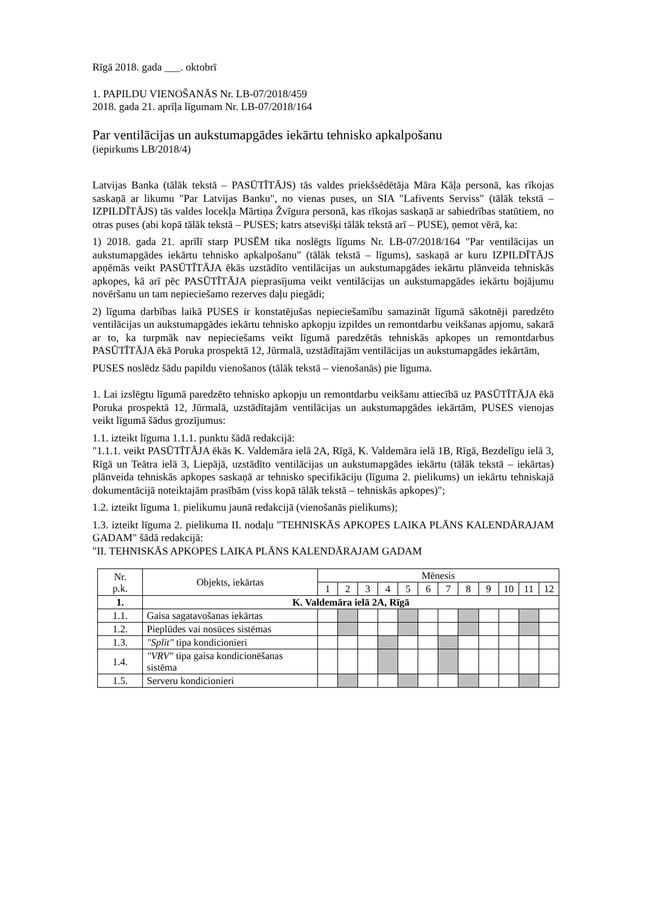Rīgā 2018. gada ___. oktobrī
1. PAPILDU VIENOŠANĀS Nr. LB-07/2018/459
2018. gada 21. aprīļa līgumam Nr. LB-07/2018/164
Par ventilācijas un aukstumapgādes iekārtu tehnisko apkalpošanu
(iepirkums LB/2018/4)
Latvijas Banka (tālāk tekstā – PASŪTĪTĀJS) tās valdes priekšsēdētāja Māra Kāļa personā, kas rīkojas saskaņā ar likumu "Par Latvijas Banku", no vienas puses, un SIA "Lafivents Serviss" (tālāk tekstā – IZPILDĪTĀJS) tās valdes locekļa Mārtiņa Žvīgura personā, kas rīkojas saskaņā ar sabiedrības statūtiem, no otras puses (abi kopā tālāk tekstā – PUSES; katrs atsevišķi tālāk tekstā arī – PUSE), ņemot vērā, ka:
1) 2018. gada 21. aprīlī starp PUSĒM tika noslēgts līgums Nr. LB-07/2018/164 "Par ventilācijas un aukstumapgādes iekārtu tehnisko apkalpošanu" (tālāk tekstā – līgums), saskaņā ar kuru IZPILDĪTĀJS apņēmās veikt PASŪTĪTĀJA ēkās uzstādīto ventilācijas un aukstumapgādes iekārtu plānveida tehniskās apkopes, kā arī pēc PASŪTĪTĀJA pieprasījuma veikt ventilācijas un aukstumapgādes iekārtu bojājumu novēršanu un tam nepieciešamo rezerves daļu piegādi;
2) līguma darbības laikā PUSES ir konstatējušas nepieciešamību samazināt līgumā sākotnēji paredzēto ventilācijas un aukstumapgādes iekārtu tehnisko apkopju izpildes un remontdarbu veikšanas apjomu, sakarā ar to, ka turpmāk nav nepieciešams veikt līgumā paredzētās tehniskās apkopes un remontdarbus PASŪTĪTĀJA ēkā Poruka prospektā 12, Jūrmalā, uzstādītajām ventilācijas un aukstumapgādes iekārtām,
PUSES noslēdz šādu papildu vienošanos (tālāk tekstā – vienošanās) pie līguma.
1. Lai izslēgtu līgumā paredzēto tehnisko apkopju un remontdarbu veikšanu attiecībā uz PASŪTĪTĀJA ēkā Poruka prospektā 12, Jūrmalā, uzstādītajām ventilācijas un aukstumapgādes iekārtām, PUSES vienojas veikt līgumā šādus grozījumus:
1.1. izteikt līguma 1.1.1. punktu šādā redakcijā:
"1.1.1. veikt PASŪTĪTĀJA ēkās K. Valdemāra ielā 2A, Rīgā, K. Valdemāra ielā 1B, Rīgā, Bezdelīgu ielā 3, Rīgā un Teātra ielā 3, Liepājā, uzstādīto ventilācijas un aukstumapgādes iekārtu (tālāk tekstā – iekārtas) plānveida tehniskās apkopes saskaņā ar tehnisko specifikāciju (līguma 2. pielikums) un iekārtu tehniskajā dokumentācijā noteiktajām prasībām (viss kopā tālāk tekstā – tehniskās apkopes)";
1.2. izteikt līguma 1. pielikumu jaunā redakcijā (vienošanās pielikums);
1.3. izteikt līguma 2. pielikuma II. nodaļu "TEHNISKĀS APKOPES LAIKA PLĀNS KALENDĀRAJAM GADAM" šādā redakcijā:
"II. TEHNISKĀS APKOPES LAIKA PLĀNS KALENDĀRAJAM GADAM
| Nr. p.k. | Objekts, iekārtas | Mēnesis | | | | | | | | | | | |
| --- | --- | --- | --- | --- | --- | --- | --- | --- | --- | --- | --- | --- | --- |
| | | 1 | 2 | 3 | 4 | 5 | 6 | 7 | 8 | 9 | 10 | 11 | 12 |
| 1. | K. Valdemāra ielā 2A, Rīgā | | | | | | | | | | | | |
| 1.1. | Gaisa sagatavošanas iekārtas | | | | | | | | | | | | |
| 1.2. | Pieplūdes vai nosūces sistēmas | | | | | | | | | | | | |
| 1.3. | "Split" tipa kondicionieri | | | | | | | | | | | | |
| 1.4. | "VRV" tipa gaisa kondicionēšanas sistēma | | | | | | | | | | | | |
| 1.5. | Serveru kondicionieri | | | | | | | | | | | | |